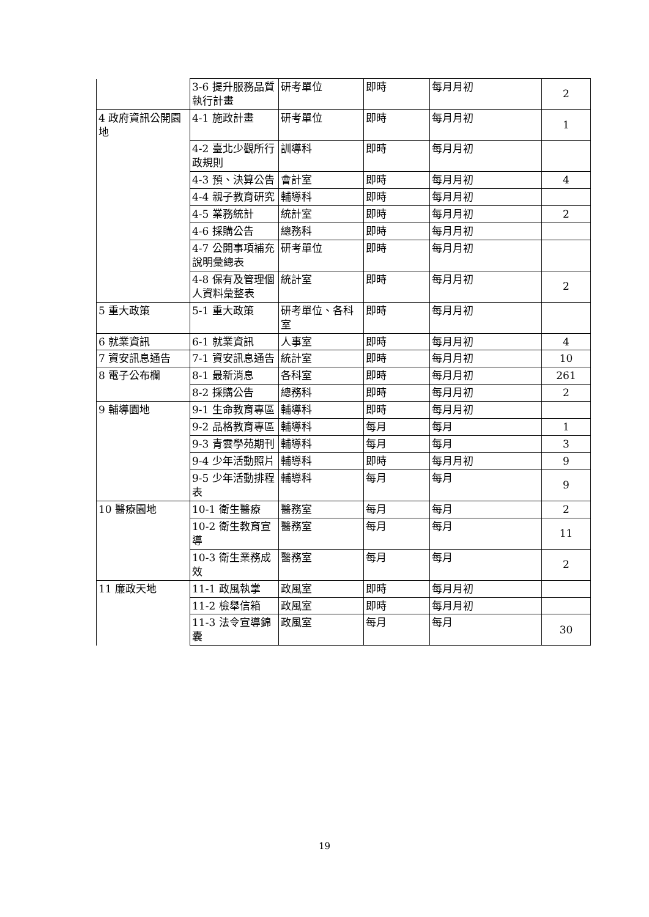| | 3-6 提升服務品質執行計畫 | 研考單位 | 即時 | 每月月初 | 2 |
| 4 政府資訊公開園地 | 4-1 施政計畫 | 研考單位 | 即時 | 每月月初 | 1 |
| | 4-2 臺北少觀所行政規則 | 訓導科 | 即時 | 每月月初 | |
| | 4-3 預、決算公告 | 會計室 | 即時 | 每月月初 | 4 |
| | 4-4 親子教育研究 | 輔導科 | 即時 | 每月月初 | |
| | 4-5 業務統計 | 統計室 | 即時 | 每月月初 | 2 |
| | 4-6 採購公告 | 總務科 | 即時 | 每月月初 | |
| | 4-7 公開事項補充說明彙總表 | 研考單位 | 即時 | 每月月初 | |
| | 4-8 保有及管理個人資料彙整表 | 統計室 | 即時 | 每月月初 | 2 |
| 5 重大政策 | 5-1 重大政策 | 研考單位、各科室 | 即時 | 每月月初 | |
| 6 就業資訊 | 6-1 就業資訊 | 人事室 | 即時 | 每月月初 | 4 |
| 7 資安訊息通告 | 7-1 資安訊息通告 | 統計室 | 即時 | 每月月初 | 10 |
| 8 電子公布欄 | 8-1 最新消息 | 各科室 | 即時 | 每月月初 | 261 |
| | 8-2 採購公告 | 總務科 | 即時 | 每月月初 | 2 |
| 9 輔導園地 | 9-1 生命教育專區 | 輔導科 | 即時 | 每月月初 | |
| | 9-2 品格教育專區 | 輔導科 | 每月 | 每月 | 1 |
| | 9-3 青雲學苑期刊 | 輔導科 | 每月 | 每月 | 3 |
| | 9-4 少年活動照片 | 輔導科 | 即時 | 每月月初 | 9 |
| | 9-5 少年活動排程表 | 輔導科 | 每月 | 每月 | 9 |
| 10 醫療園地 | 10-1 衛生醫療 | 醫務室 | 每月 | 每月 | 2 |
| | 10-2 衛生教育宣導 | 醫務室 | 每月 | 每月 | 11 |
| | 10-3 衛生業務成效 | 醫務室 | 每月 | 每月 | 2 |
| 11 廉政天地 | 11-1 政風執掌 | 政風室 | 即時 | 每月月初 | |
| | 11-2 檢舉信箱 | 政風室 | 即時 | 每月月初 | |
| | 11-3 法令宣導錦囊 | 政風室 | 每月 | 每月 | 30 |
19